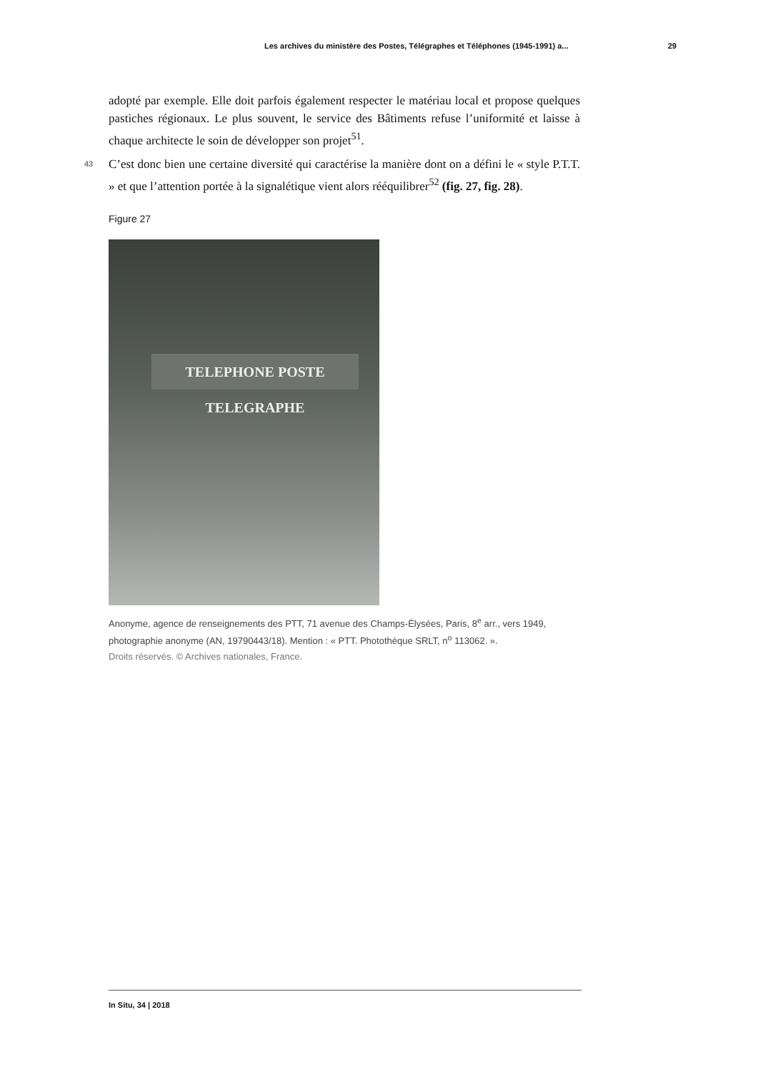Les archives du ministère des Postes, Télégraphes et Téléphones (1945-1991) a... 29
adopté par exemple. Elle doit parfois également respecter le matériau local et propose quelques pastiches régionaux. Le plus souvent, le service des Bâtiments refuse l’uniformité et laisse à chaque architecte le soin de développer son projet<sup>51</sup>.
43 C’est donc bien une certaine diversité qui caractérise la manière dont on a défini le « style P.T.T. » et que l’attention portée à la signalétique vient alors rééquilibrer<sup>52</sup> (fig. 27, fig. 28).
Figure 27
TELEPHONE POSTE TELEGRAPHE
Anonyme, agence de renseignements des PTT, 71 avenue des Champs-Élysées, Paris, 8<sup>e</sup> arr., vers 1949, photographie anonyme (AN, 19790443/18). Mention : « PTT. Photothèque SRLT, n<sup>o</sup> 113062. ».
Droits réservés. © Archives nationales, France.
In Situ, 34 | 2018